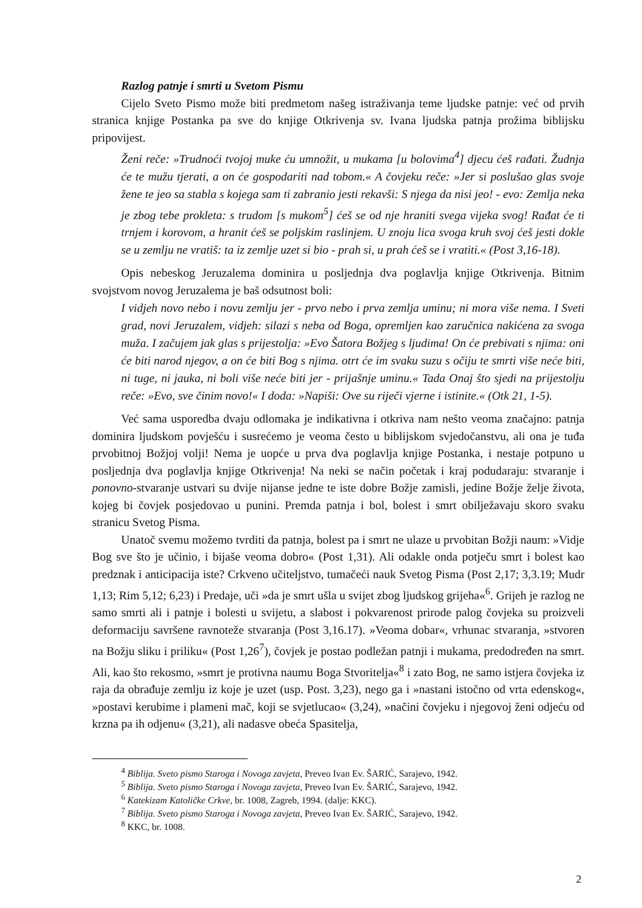Razlog patnje i smrti u Svetom Pismu
Cijelo Sveto Pismo može biti predmetom našeg istraživanja teme ljudske patnje: već od prvih stranica knjige Postanka pa sve do knjige Otkrivenja sv. Ivana ljudska patnja prožima biblijsku pripovijest.
Ženi reče: »Trudnoći tvojoj muke ću umnožit, u mukama [u bolovima<sup>4</sup>] djecu ćeš rađati. Žudnja će te mužu tjerati, a on će gospodariti nad tobom.« A čovjeku reče: »Jer si poslušao glas svoje žene te jeo sa stabla s kojega sam ti zabranio jesti rekavši: S njega da nisi jeo! - evo: Zemlja neka je zbog tebe prokleta: s trudom [s mukom<sup>5</sup>] ćeš se od nje hraniti svega vijeka svog! Rađat će ti trnjem i korovom, a hranit ćeš se poljskim raslinjem. U znoju lica svoga kruh svoj ćeš jesti dokle se u zemlju ne vratiš: ta iz zemlje uzet si bio - prah si, u prah ćeš se i vratiti.« (Post 3,16-18).
Opis nebeskog Jeruzalema dominira u posljednja dva poglavlja knjige Otkrivenja. Bitnim svojstvom novog Jeruzalema je baš odsutnost boli:
I vidjeh novo nebo i novu zemlju jer - prvo nebo i prva zemlja uminu; ni mora više nema. I Sveti grad, novi Jeruzalem, vidjeh: silazi s neba od Boga, opremljen kao zaručnica nakićena za svoga muža. I začujem jak glas s prijestolja: »Evo Šatora Božjeg s ljudima! On će prebivati s njima: oni će biti narod njegov, a on će biti Bog s njima. otrt će im svaku suzu s očiju te smrti više neće biti, ni tuge, ni jauka, ni boli više neće biti jer - prijašnje uminu.« Tada Onaj što sjedi na prijestolju reče: »Evo, sve činim novo!« I doda: »Napiši: Ove su riječi vjerne i istinite.« (Otk 21, 1-5).
Već sama usporedba dvaju odlomaka je indikativna i otkriva nam nešto veoma značajno: patnja dominira ljudskom povješću i susrećemo je veoma često u biblijskom svjedočanstvu, ali ona je tuđa prvobitnoj Božjoj volji! Nema je uopće u prva dva poglavlja knjige Postanka, i nestaje potpuno u posljednja dva poglavlja knjige Otkrivenja! Na neki se način početak i kraj podudaraju: stvaranje i ponovno-stvaranje ustvari su dvije nijanse jedne te iste dobre Božje zamisli, jedine Božje želje života, kojeg bi čovjek posjedovao u punini. Premda patnja i bol, bolest i smrt obilježavaju skoro svaku stranicu Svetog Pisma.
Unatoč svemu možemo tvrditi da patnja, bolest pa i smrt ne ulaze u prvobitan Božji naum: »Vidje Bog sve što je učinio, i bijaše veoma dobro« (Post 1,31). Ali odakle onda potječu smrt i bolest kao predznak i anticipacija iste? Crkveno učiteljstvo, tumačeći nauk Svetog Pisma (Post 2,17; 3,3.19; Mudr 1,13; Rim 5,12; 6,23) i Predaje, uči »da je smrt ušla u svijet zbog ljudskog grijeha«<sup>6</sup>. Grijeh je razlog ne samo smrti ali i patnje i bolesti u svijetu, a slabost i pokvarenost prirode palog čovjeka su proizveli deformaciju savršene ravnoteže stvaranja (Post 3,16.17). »Veoma dobar«, vrhunac stvaranja, »stvoren na Božju sliku i priliku« (Post 1,26<sup>7</sup>), čovjek je postao podležan patnji i mukama, predodređen na smrt. Ali, kao što rekosmo, »smrt je protivna naumu Boga Stvoritelja«<sup>8</sup> i zato Bog, ne samo istjera čovjeka iz raja da obrađuje zemlju iz koje je uzet (usp. Post. 3,23), nego ga i »nastani istočno od vrta edenskog«, »postavi kerubime i plameni mač, koji se svjetlucao« (3,24), »načini čovjeku i njegovoj ženi odjeću od krzna pa ih odjenu« (3,21), ali nadasve obeća Spasitelja,
<sup>4</sup> Biblija. Sveto pismo Staroga i Novoga zavjeta, Preveo Ivan Ev. ŠARIĆ, Sarajevo, 1942.
<sup>5</sup> Biblija. Sveto pismo Staroga i Novoga zavjeta, Preveo Ivan Ev. ŠARIĆ, Sarajevo, 1942.
<sup>6</sup> Katekizam Katoličke Crkve, br. 1008, Zagreb, 1994. (dalje: KKC).
<sup>7</sup> Biblija. Sveto pismo Staroga i Novoga zavjeta, Preveo Ivan Ev. ŠARIĆ, Sarajevo, 1942.
<sup>8</sup> KKC, br. 1008.
2